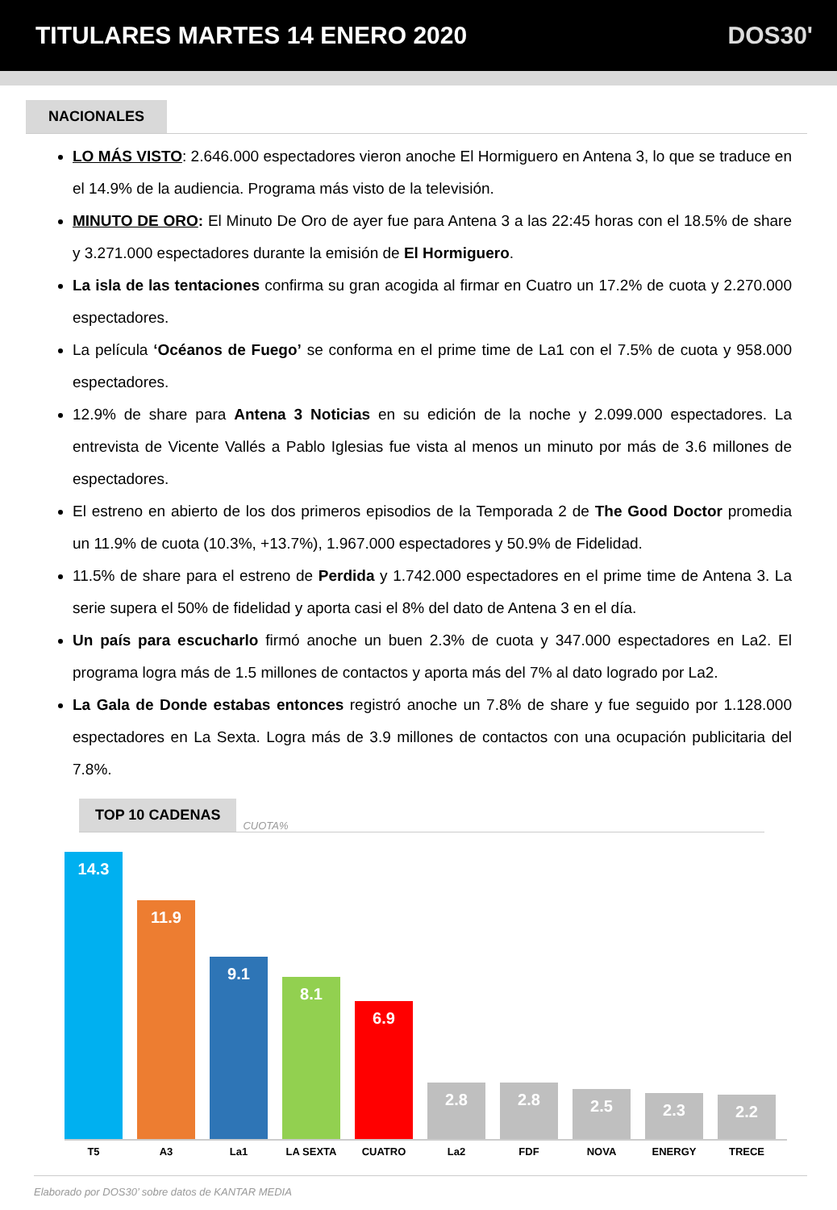TITULARES MARTES 14 ENERO 2020 DOS30'
NACIONALES
LO MÁS VISTO: 2.646.000 espectadores vieron anoche El Hormiguero en Antena 3, lo que se traduce en el 14.9% de la audiencia. Programa más visto de la televisión.
MINUTO DE ORO: El Minuto De Oro de ayer fue para Antena 3 a las 22:45 horas con el 18.5% de share y 3.271.000 espectadores durante la emisión de El Hormiguero.
La isla de las tentaciones confirma su gran acogida al firmar en Cuatro un 17.2% de cuota y 2.270.000 espectadores.
La película ‘Océanos de Fuego’ se conforma en el prime time de La1 con el 7.5% de cuota y 958.000 espectadores.
12.9% de share para Antena 3 Noticias en su edición de la noche y 2.099.000 espectadores. La entrevista de Vicente Vallés a Pablo Iglesias fue vista al menos un minuto por más de 3.6 millones de espectadores.
El estreno en abierto de los dos primeros episodios de la Temporada 2 de The Good Doctor promedia un 11.9% de cuota (10.3%, +13.7%), 1.967.000 espectadores y 50.9% de Fidelidad.
11.5% de share para el estreno de Perdida y 1.742.000 espectadores en el prime time de Antena 3. La serie supera el 50% de fidelidad y aporta casi el 8% del dato de Antena 3 en el día.
Un país para escucharlo firmó anoche un buen 2.3% de cuota y 347.000 espectadores en La2. El programa logra más de 1.5 millones de contactos y aporta más del 7% al dato logrado por La2.
La Gala de Donde estabas entonces registró anoche un 7.8% de share y fue seguido por 1.128.000 espectadores en La Sexta. Logra más de 3.9 millones de contactos con una ocupación publicitaria del 7.8%.
TOP 10 CADENAS CUOTA%
14.3
11.9
9.1
8.1
6.9
2.8
2.8
2.5
2.3
2.2
T5 A3 La1 LA SEXTA CUATRO La2 FDF NOVA ENERGY TRECE
Elaborado por DOS30’ sobre datos de KANTAR MEDIA